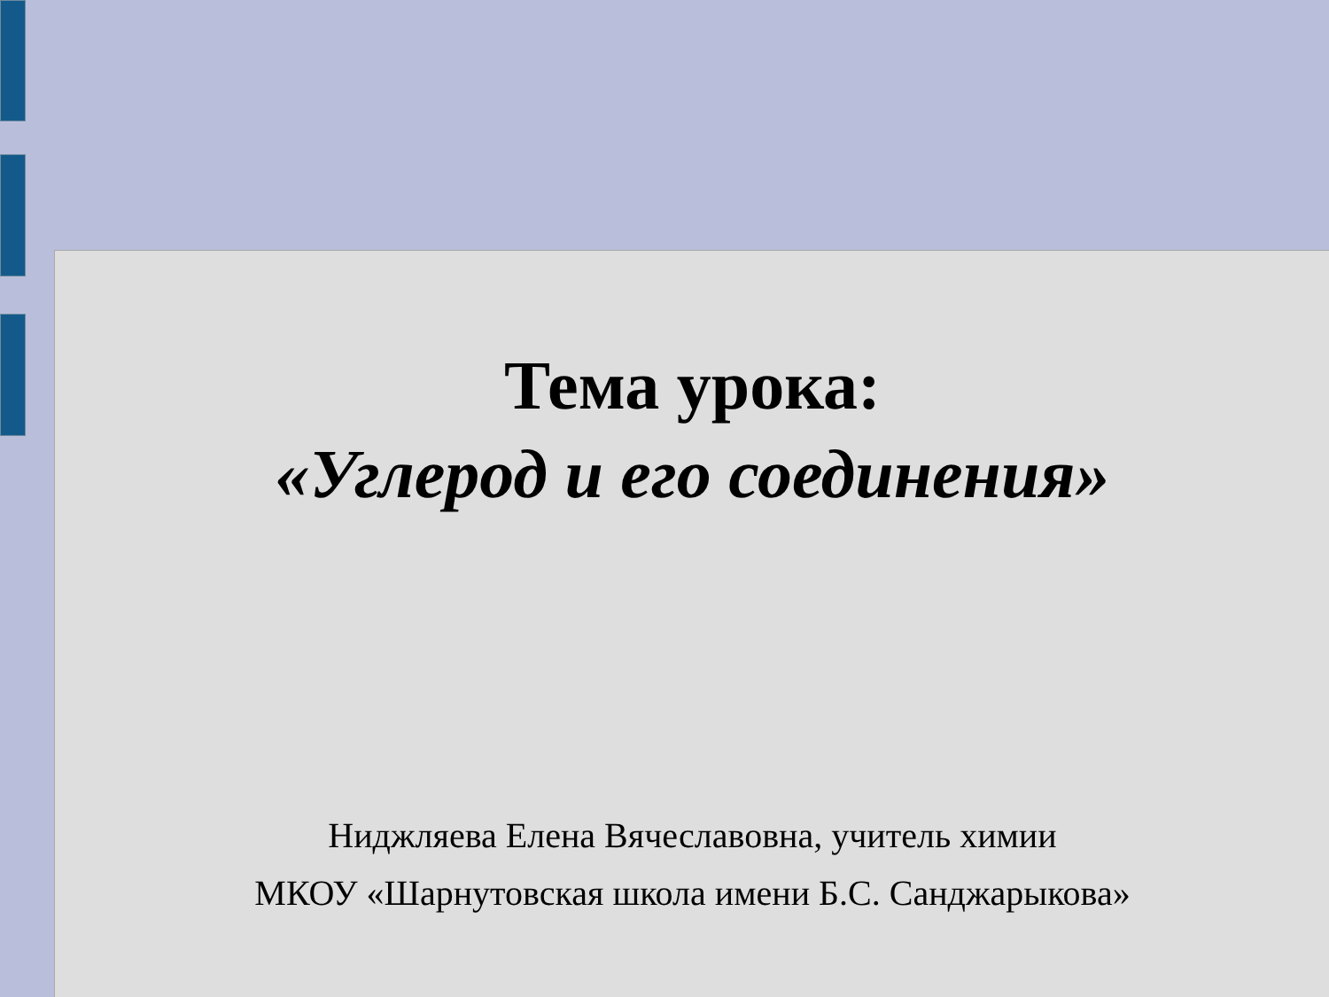Тема урока:
«Углерод и его соединения»
Ниджляева Елена Вячеславовна, учитель химии
МКОУ «Шарнутовская школа имени Б.С. Санджарыкова»